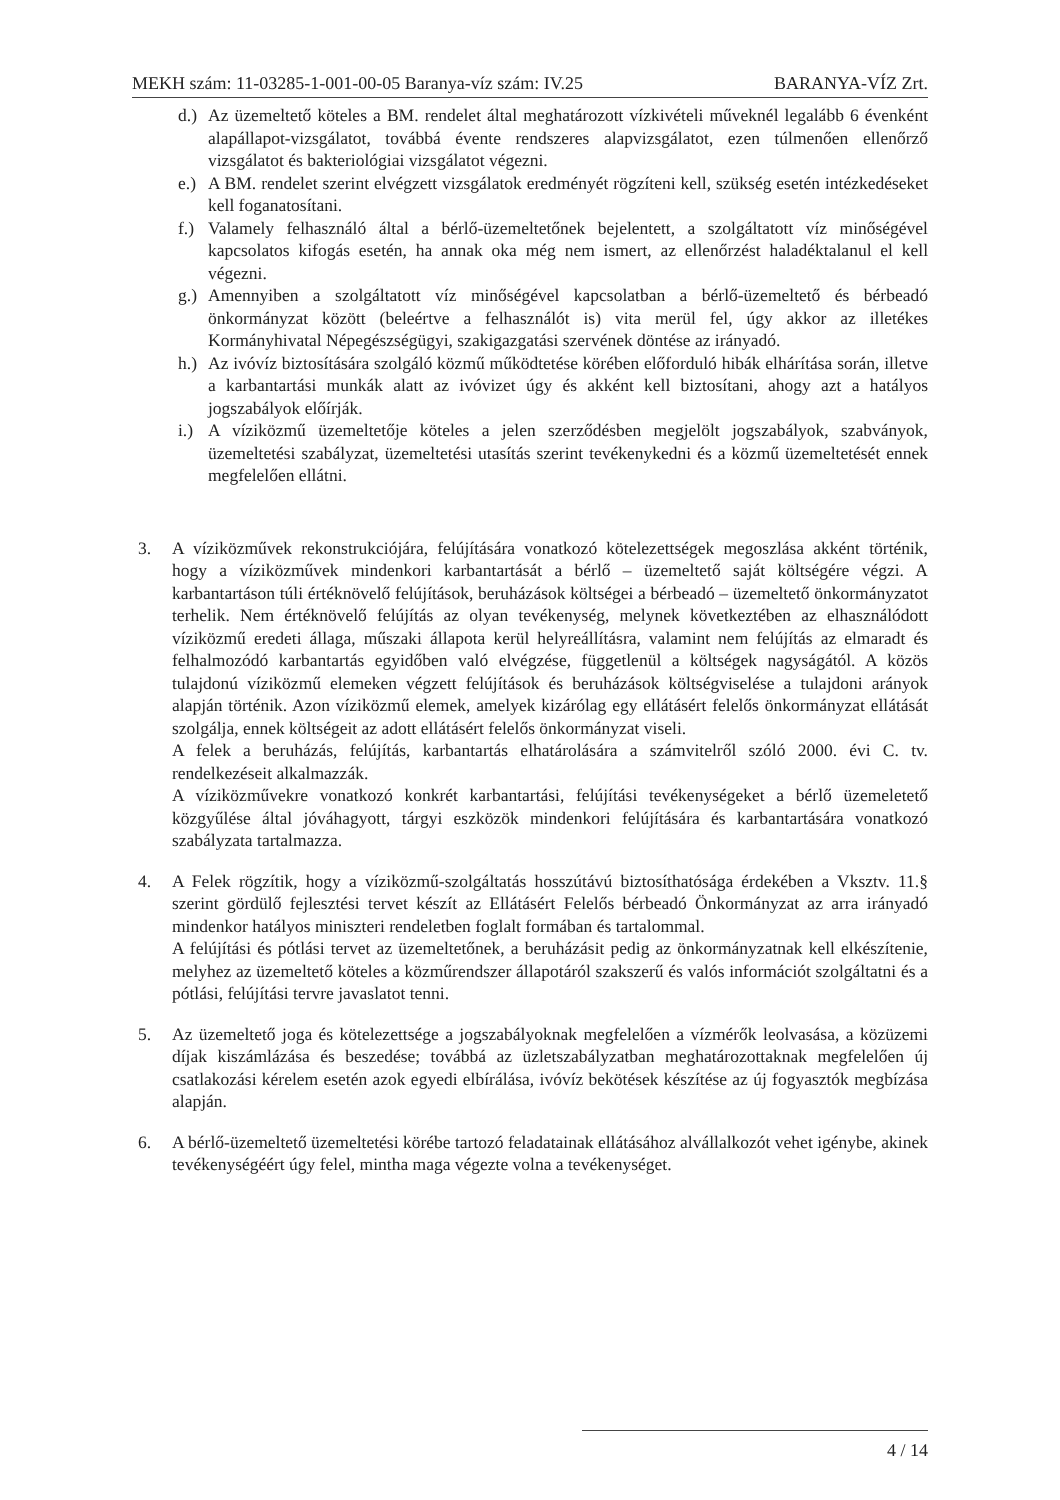MEKH szám: 11-03285-1-001-00-05 Baranya-víz szám: IV.25 BARANYA-VÍZ Zrt.
d.)
Az üzemeltető köteles a BM. rendelet által meghatározott vízkivételi műveknél legalább 6 évenként alapállapot-vizsgálatot, továbbá évente rendszeres alapvizsgálatot, ezen túlmenően ellenőrző vizsgálatot és bakteriológiai vizsgálatot végezni.
e.)
A BM. rendelet szerint elvégzett vizsgálatok eredményét rögzíteni kell, szükség esetén intézkedéseket kell foganatosítani.
f.)
Valamely felhasználó által a bérlő-üzemeltetőnek bejelentett, a szolgáltatott víz minőségével kapcsolatos kifogás esetén, ha annak oka még nem ismert, az ellenőrzést haladéktalanul el kell végezni.
g.)
Amennyiben a szolgáltatott víz minőségével kapcsolatban a bérlő-üzemeltető és bérbeadó önkormányzat között (beleértve a felhasználót is) vita merül fel, úgy akkor az illetékes Kormányhivatal Népegészségügyi, szakigazgatási szervének döntése az irányadó.
h.)
Az ivóvíz biztosítására szolgáló közmű működtetése körében előforduló hibák elhárítása során, illetve a karbantartási munkák alatt az ivóvizet úgy és akként kell biztosítani, ahogy azt a hatályos jogszabályok előírják.
i.)
A víziközmű üzemeltetője köteles a jelen szerződésben megjelölt jogszabályok, szabványok, üzemeltetési szabályzat, üzemeltetési utasítás szerint tevékenykedni és a közmű üzemeltetését ennek megfelelően ellátni.
3. A víziközművek rekonstrukciójára, felújítására vonatkozó kötelezettségek megoszlása akként történik, hogy a víziközművek mindenkori karbantartását a bérlő – üzemeltető saját költségére végzi. A karbantartáson túli értéknövelő felújítások, beruházások költségei a bérbeadó – üzemeltető önkormányzatot terhelik. Nem értéknövelő felújítás az olyan tevékenység, melynek következtében az elhasználódott víziközmű eredeti állaga, műszaki állapota kerül helyreállításra, valamint nem felújítás az elmaradt és felhalmozódó karbantartás egyidőben való elvégzése, függetlenül a költségek nagyságától. A közös tulajdonú víziközmű elemeken végzett felújítások és beruházások költségviselése a tulajdoni arányok alapján történik. Azon víziközmű elemek, amelyek kizárólag egy ellátásért felelős önkormányzat ellátását szolgálja, ennek költségeit az adott ellátásért felelős önkormányzat viseli.
A felek a beruházás, felújítás, karbantartás elhatárolására a számvitelről szóló 2000. évi C. tv. rendelkezéseit alkalmazzák.
A víziközművekre vonatkozó konkrét karbantartási, felújítási tevékenységeket a bérlő üzemeletető közgyűlése által jóváhagyott, tárgyi eszközök mindenkori felújítására és karbantartására vonatkozó szabályzata tartalmazza.
4. A Felek rögzítik, hogy a víziközmű-szolgáltatás hosszútávú biztosíthatósága érdekében a Vksztv. 11.§ szerint gördülő fejlesztési tervet készít az Ellátásért Felelős bérbeadó Önkormányzat az arra irányadó mindenkor hatályos miniszteri rendeletben foglalt formában és tartalommal.
A felújítási és pótlási tervet az üzemeltetőnek, a beruházásit pedig az önkormányzatnak kell elkészítenie, melyhez az üzemeltető köteles a közműrendszer állapotáról szakszerű és valós információt szolgáltatni és a pótlási, felújítási tervre javaslatot tenni.
5. Az üzemeltető joga és kötelezettsége a jogszabályoknak megfelelően a vízmérők leolvasása, a közüzemi díjak kiszámlázása és beszedése; továbbá az üzletszabályzatban meghatározottaknak megfelelően új csatlakozási kérelem esetén azok egyedi elbírálása, ivóvíz bekötések készítése az új fogyasztók megbízása alapján.
6. A bérlő-üzemeltető üzemeltetési körébe tartozó feladatainak ellátásához alvállalkozót vehet igénybe, akinek tevékenységéért úgy felel, mintha maga végezte volna a tevékenységet.
4 / 14